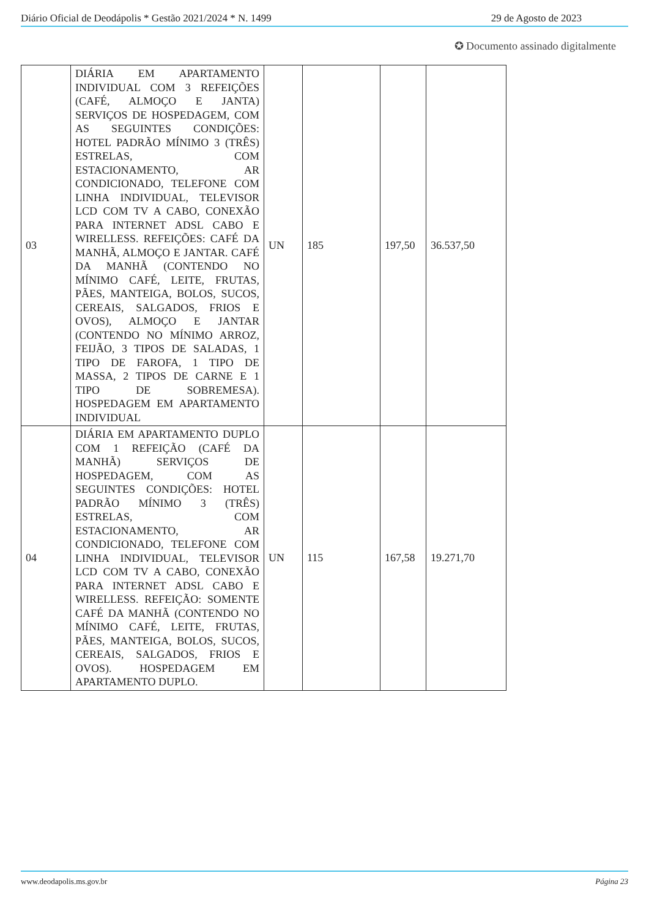Diário Oficial de Deodápolis * Gestão 2021/2024 * N. 1499 29 de Agosto de 2023
✪ Documento assinado digitalmente
| 03 | DIÁRIA EM APARTAMENTO INDIVIDUAL COM 3 REFEIÇÕES (CAFÉ, ALMOÇO E JANTA) SERVIÇOS DE HOSPEDAGEM, COM AS SEGUINTES CONDIÇÕES: HOTEL PADRÃO MÍNIMO 3 (TRÊS) ESTRELAS, COM ESTACIONAMENTO, AR CONDICIONADO, TELEFONE COM LINHA INDIVIDUAL, TELEVISOR LCD COM TV A CABO, CONEXÃO PARA INTERNET ADSL CABO E WIRELLESS. REFEIÇÕES: CAFÉ DA MANHÃ, ALMOÇO E JANTAR. CAFÉ DA MANHÃ (CONTENDO NO MÍNIMO CAFÉ, LEITE, FRUTAS, PÃES, MANTEIGA, BOLOS, SUCOS, CEREAIS, SALGADOS, FRIOS E OVOS), ALMOÇO E JANTAR (CONTENDO NO MÍNIMO ARROZ, FEIJÃO, 3 TIPOS DE SALADAS, 1 TIPO DE FAROFA, 1 TIPO DE MASSA, 2 TIPOS DE CARNE E 1 TIPO DE SOBREMESA). HOSPEDAGEM EM APARTAMENTO INDIVIDUAL | UN | 185 | 197,50 | 36.537,50 |
| 04 | DIÁRIA EM APARTAMENTO DUPLO COM 1 REFEIÇÃO (CAFÉ DA MANHÃ) SERVIÇOS DE HOSPEDAGEM, COM AS SEGUINTES CONDIÇÕES: HOTEL PADRÃO MÍNIMO 3 (TRÊS) ESTRELAS, COM ESTACIONAMENTO, AR CONDICIONADO, TELEFONE COM LINHA INDIVIDUAL, TELEVISOR LCD COM TV A CABO, CONEXÃO PARA INTERNET ADSL CABO E WIRELLESS. REFEIÇÃO: SOMENTE CAFÉ DA MANHÃ (CONTENDO NO MÍNIMO CAFÉ, LEITE, FRUTAS, PÃES, MANTEIGA, BOLOS, SUCOS, CEREAIS, SALGADOS, FRIOS E OVOS). HOSPEDAGEM EM APARTAMENTO DUPLO. | UN | 115 | 167,58 | 19.271,70 |
www.deodapolis.ms.gov.br Página 23